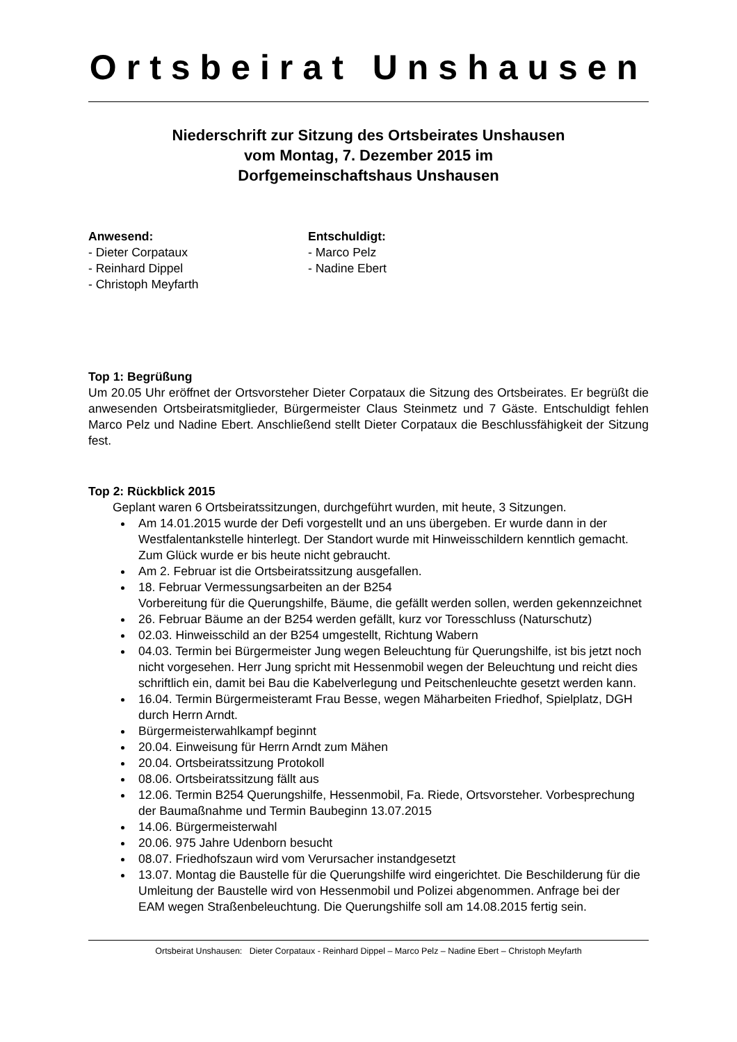Ortsbeirat Unshausen
Niederschrift zur Sitzung des Ortsbeirates Unshausen
vom Montag, 7. Dezember 2015 im
Dorfgemeinschaftshaus Unshausen
Anwesend:
- Dieter Corpataux
- Reinhard Dippel
- Christoph Meyfarth
Entschuldigt:
- Marco Pelz
- Nadine Ebert
Top 1: Begrüßung
Um 20.05 Uhr eröffnet der Ortsvorsteher Dieter Corpataux die Sitzung des Ortsbeirates. Er begrüßt die anwesenden Ortsbeiratsmitglieder, Bürgermeister Claus Steinmetz und 7 Gäste. Entschuldigt fehlen Marco Pelz und Nadine Ebert. Anschließend stellt Dieter Corpataux die Beschlussfähigkeit der Sitzung fest.
Top 2: Rückblick 2015
Geplant waren 6 Ortsbeiratssitzungen, durchgeführt wurden, mit heute, 3 Sitzungen.
Am 14.01.2015 wurde der Defi vorgestellt und an uns übergeben. Er wurde dann in der Westfalentankstelle hinterlegt. Der Standort wurde mit Hinweisschildern kenntlich gemacht. Zum Glück wurde er bis heute nicht gebraucht.
Am 2. Februar ist die Ortsbeiratssitzung ausgefallen.
18. Februar Vermessungsarbeiten an der B254
Vorbereitung für die Querungshilfe, Bäume, die gefällt werden sollen, werden gekennzeichnet
26. Februar Bäume an der B254 werden gefällt, kurz vor Toresschluss (Naturschutz)
02.03. Hinweisschild an der B254 umgestellt, Richtung Wabern
04.03. Termin bei Bürgermeister Jung wegen Beleuchtung für Querungshilfe, ist bis jetzt noch nicht vorgesehen. Herr Jung spricht mit Hessenmobil wegen der Beleuchtung und reicht dies schriftlich ein, damit bei Bau die Kabelverlegung und Peitschenleuchte gesetzt werden kann.
16.04. Termin Bürgermeisteramt Frau Besse, wegen Mäharbeiten Friedhof, Spielplatz, DGH durch Herrn Arndt.
Bürgermeisterwahlkampf beginnt
20.04. Einweisung für Herrn Arndt zum Mähen
20.04. Ortsbeiratssitzung Protokoll
08.06. Ortsbeiratssitzung fällt aus
12.06. Termin B254 Querungshilfe, Hessenmobil, Fa. Riede, Ortsvorsteher. Vorbesprechung der Baumaßnahme und Termin Baubeginn 13.07.2015
14.06. Bürgermeisterwahl
20.06. 975 Jahre Udenborn besucht
08.07. Friedhofszaun wird vom Verursacher instandgesetzt
13.07. Montag die Baustelle für die Querungshilfe wird eingerichtet. Die Beschilderung für die Umleitung der Baustelle wird von Hessenmobil und Polizei abgenommen. Anfrage bei der EAM wegen Straßenbeleuchtung. Die Querungshilfe soll am 14.08.2015 fertig sein.
Ortsbeirat Unshausen: Dieter Corpataux - Reinhard Dippel – Marco Pelz – Nadine Ebert – Christoph Meyfarth